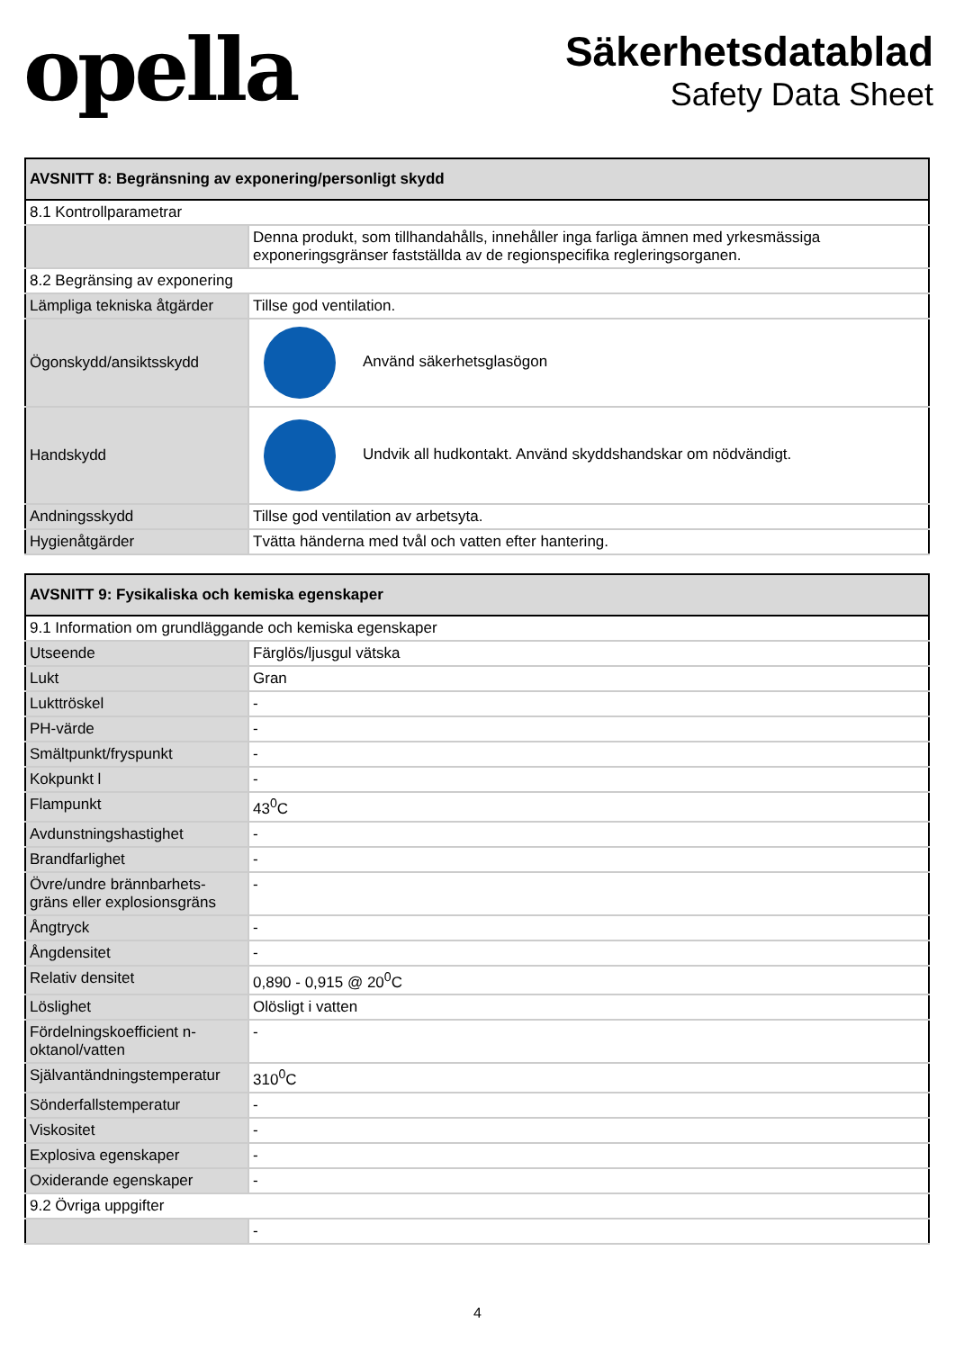opella
Säkerhetsdatablad
Safety Data Sheet
| AVSNITT 8: Begränsning av exponering/personligt skydd | |
| --- | --- |
| 8.1 Kontrollparametrar | |
| | Denna produkt, som tillhandahålls, innehåller inga farliga ämnen med yrkesmässiga exponeringsgränser fastställda av de regionspecifika regleringsorganen. |
| 8.2 Begränsing av exponering | |
| Lämpliga tekniska åtgärder | Tillse god ventilation. |
| Ögonskydd/ansiktsskydd | Använd säkerhetsglasögon |
| Handskydd | Undvik all hudkontakt. Använd skyddshandskar om nödvändigt. |
| Andningsskydd | Tillse god ventilation av arbetsyta. |
| Hygienåtgärder | Tvätta händerna med tvål och vatten efter hantering. |
| AVSNITT 9: Fysikaliska och kemiska egenskaper | |
| --- | --- |
| 9.1 Information om grundläggande och kemiska egenskaper | |
| Utseende | Färglös/ljusgul vätska |
| Lukt | Gran |
| Lukttröskel | - |
| PH-värde | - |
| Smältpunkt/fryspunkt | - |
| Kokpunkt l | - |
| Flampunkt | 43<sup>0</sup>C |
| Avdunstningshastighet | - |
| Brandfarlighet | - |
| Övre/undre brännbarhets-gräns eller explosionsgräns | - |
| Ångtryck | - |
| Ångdensitet | - |
| Relativ densitet | 0,890 - 0,915 @ 20<sup>0</sup>C |
| Löslighet | Olösligt i vatten |
| Fördelningskoefficient n-oktanol/vatten | - |
| Självantändningstemperatur | 310<sup>0</sup>C |
| Sönderfallstemperatur | - |
| Viskositet | - |
| Explosiva egenskaper | - |
| Oxiderande egenskaper | - |
| 9.2 Övriga uppgifter | |
| | - |
4